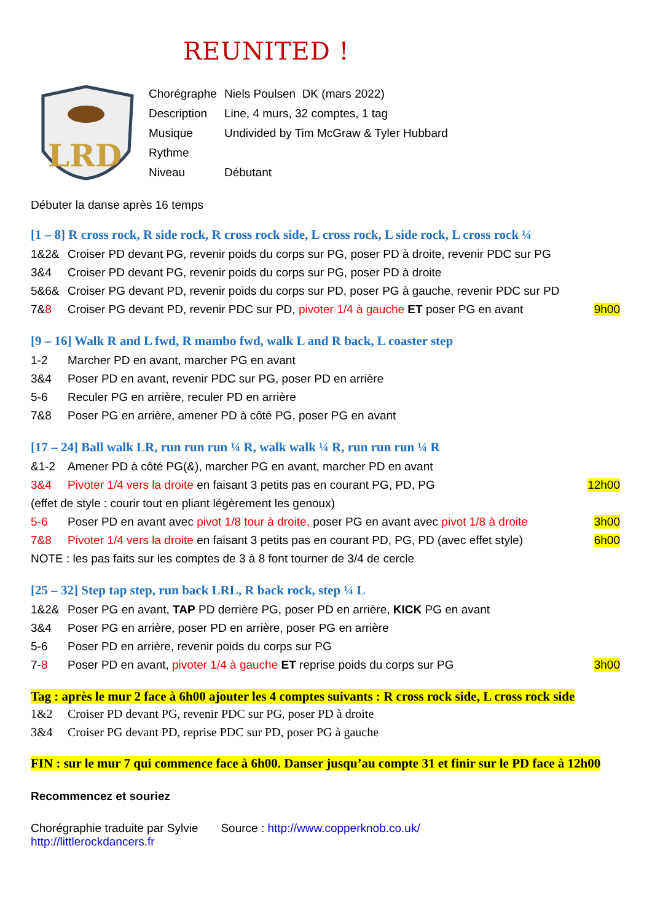REUNITED !
LRD
| Chorégraphe | Niels Poulsen DK (mars 2022) |
| Description | Line, 4 murs, 32 comptes, 1 tag |
| Musique | Undivided by Tim McGraw & Tyler Hubbard |
| Rythme | |
| Niveau | Débutant |
Débuter la danse après 16 temps
[1 – 8] R cross rock, R side rock, R cross rock side, L cross rock, L side rock, L cross rock ¼
1&2& Croiser PD devant PG, revenir poids du corps sur PG, poser PD à droite, revenir PDC sur PG
3&4 Croiser PD devant PG, revenir poids du corps sur PG, poser PD à droite
5&6& Croiser PG devant PD, revenir poids du corps sur PD, poser PG à gauche, revenir PDC sur PD
7&8 Croiser PG devant PD, revenir PDC sur PD, pivoter 1/4 à gauche ET poser PG en avant 9h00
[9 – 16] Walk R and L fwd, R mambo fwd, walk L and R back, L coaster step
1-2 Marcher PD en avant, marcher PG en avant
3&4 Poser PD en avant, revenir PDC sur PG, poser PD en arrière
5-6 Reculer PG en arrière, reculer PD en arrière
7&8 Poser PG en arrière, amener PD à côté PG, poser PG en avant
[17 – 24] Ball walk LR, run run run ¼ R, walk walk ¼ R, run run run ¼ R
&1-2 Amener PD à côté PG(&), marcher PG en avant, marcher PD en avant
3&4 Pivoter 1/4 vers la droite en faisant 3 petits pas en courant PG, PD, PG 12h00
(effet de style : courir tout en pliant légèrement les genoux)
5-6 Poser PD en avant avec pivot 1/8 tour à droite, poser PG en avant avec pivot 1/8 à droite 3h00
7&8 Pivoter 1/4 vers la droite en faisant 3 petits pas en courant PD, PG, PD (avec effet style) 6h00
NOTE : les pas faits sur les comptes de 3 à 8 font tourner de 3/4 de cercle
[25 – 32] Step tap step, run back LRL, R back rock, step ¼ L
1&2& Poser PG en avant, TAP PD derrière PG, poser PD en arrière, KICK PG en avant
3&4 Poser PG en arrière, poser PD en arrière, poser PG en arrière
5-6 Poser PD en arrière, revenir poids du corps sur PG
7-8 Poser PD en avant, pivoter 1/4 à gauche ET reprise poids du corps sur PG 3h00
Tag : après le mur 2 face à 6h00 ajouter les 4 comptes suivants : R cross rock side, L cross rock side
1&2 Croiser PD devant PG, revenir PDC sur PG, poser PD à droite
3&4 Croiser PG devant PD, reprise PDC sur PD, poser PG à gauche
FIN : sur le mur 7 qui commence face à 6h00. Danser jusqu’au compte 31 et finir sur le PD face à 12h00
Recommencez et souriez
Chorégraphie traduite par Sylvie Source : http://www.copperknob.co.uk/
http://littlerockdancers.fr